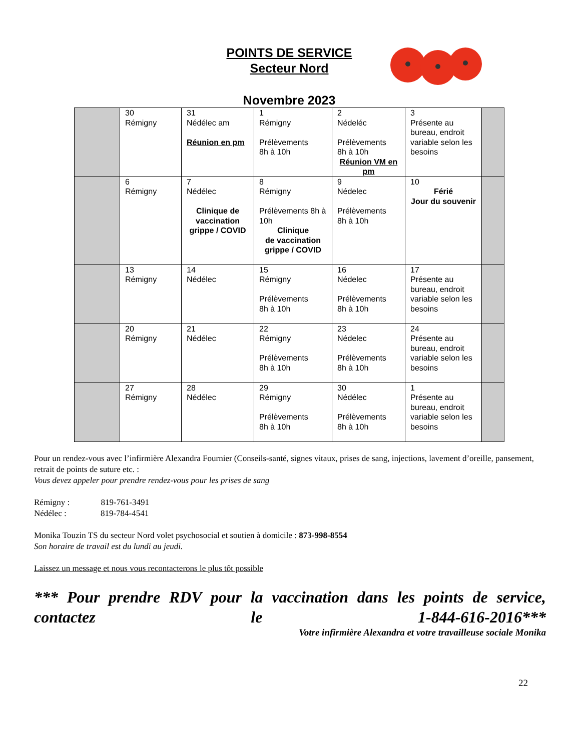POINTS DE SERVICE
Secteur Nord
Novembre 2023
| | 30 Rémigny | 31 Nédélec am Réunion en pm | 1 Rémigny Prélèvements 8h à 10h | 2 Nédeléc Prélèvements 8h à 10h Réunion VM en pm | 3 Présente au bureau, endroit variable selon les besoins | |
| | 6 Rémigny | 7 Nédélec Clinique de vaccination grippe / COVID | 8 Rémigny Prélèvements 8h à 10h Clinique de vaccination grippe / COVID | 9 Nédelec Prélèvements 8h à 10h | 10 Férié Jour du souvenir | |
| | 13 Rémigny | 14 Nédélec | 15 Rémigny Prélèvements 8h à 10h | 16 Nédelec Prélèvements 8h à 10h | 17 Présente au bureau, endroit variable selon les besoins | |
| | 20 Rémigny | 21 Nédélec | 22 Rémigny Prélèvements 8h à 10h | 23 Nédelec Prélèvements 8h à 10h | 24 Présente au bureau, endroit variable selon les besoins | |
| | 27 Rémigny | 28 Nédélec | 29 Rémigny Prélèvements 8h à 10h | 30 Nédélec Prélèvements 8h à 10h | 1 Présente au bureau, endroit variable selon les besoins | |
Pour un rendez-vous avec l’infirmière Alexandra Fournier (Conseils-santé, signes vitaux, prises de sang, injections, lavement d’oreille, pansement, retrait de points de suture etc. :
Vous devez appeler pour prendre rendez-vous pour les prises de sang
Rémigny : 819-761-3491
Nédélec : 819-784-4541
Monika Touzin TS du secteur Nord volet psychosocial et soutien à domicile : 873-998-8554
Son horaire de travail est du lundi au jeudi.
Laissez un message et nous vous recontacterons le plus tôt possible
*** Pour prendre RDV pour la vaccination dans les points de service, contactez le 1-844-616-2016***
Votre infirmière Alexandra et votre travailleuse sociale Monika
22